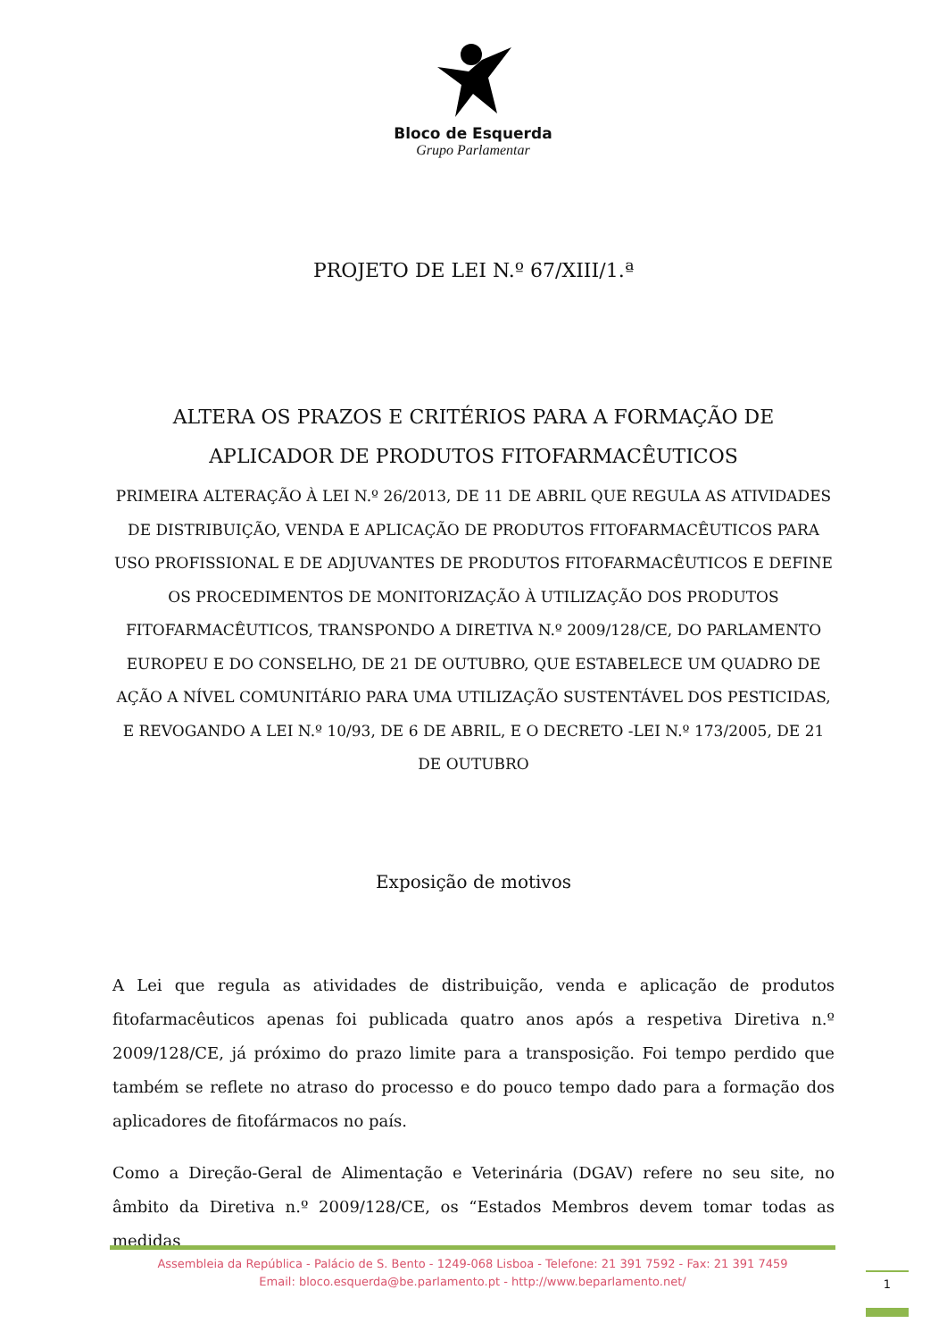Bloco de Esquerda
Grupo Parlamentar
PROJETO DE LEI N.º 67/XIII/1.ª
ALTERA OS PRAZOS E CRITÉRIOS PARA A FORMAÇÃO DE APLICADOR DE PRODUTOS FITOFARMACÊUTICOS
PRIMEIRA ALTERAÇÃO À LEI N.º 26/2013, DE 11 DE ABRIL QUE REGULA AS ATIVIDADES DE DISTRIBUIÇÃO, VENDA E APLICAÇÃO DE PRODUTOS FITOFARMACÊUTICOS PARA USO PROFISSIONAL E DE ADJUVANTES DE PRODUTOS FITOFARMACÊUTICOS E DEFINE OS PROCEDIMENTOS DE MONITORIZAÇÃO À UTILIZAÇÃO DOS PRODUTOS FITOFARMACÊUTICOS, TRANSPONDO A DIRETIVA N.º 2009/128/CE, DO PARLAMENTO EUROPEU E DO CONSELHO, DE 21 DE OUTUBRO, QUE ESTABELECE UM QUADRO DE AÇÃO A NÍVEL COMUNITÁRIO PARA UMA UTILIZAÇÃO SUSTENTÁVEL DOS PESTICIDAS, E REVOGANDO A LEI N.º 10/93, DE 6 DE ABRIL, E O DECRETO -LEI N.º 173/2005, DE 21 DE OUTUBRO
Exposição de motivos
A Lei que regula as atividades de distribuição, venda e aplicação de produtos fitofarmacêuticos apenas foi publicada quatro anos após a respetiva Diretiva n.º 2009/128/CE, já próximo do prazo limite para a transposição. Foi tempo perdido que também se reflete no atraso do processo e do pouco tempo dado para a formação dos aplicadores de fitofármacos no país.
Como a Direção-Geral de Alimentação e Veterinária (DGAV) refere no seu site, no âmbito da Diretiva n.º 2009/128/CE, os “Estados Membros devem tomar todas as medidas
Assembleia da República - Palácio de S. Bento - 1249-068 Lisboa - Telefone: 21 391 7592 - Fax: 21 391 7459
Email: bloco.esquerda@be.parlamento.pt - http://www.beparlamento.net/
1